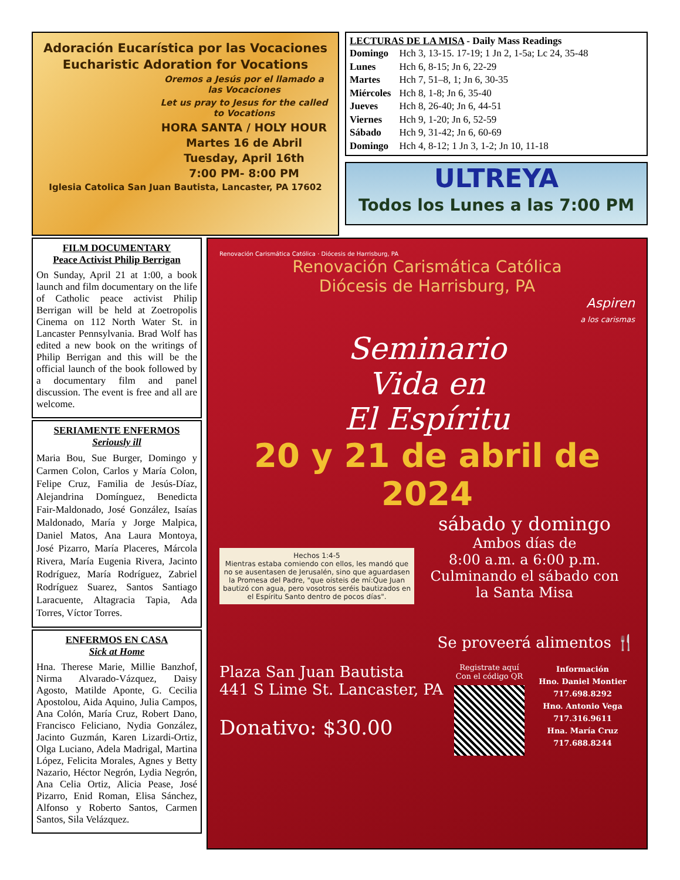Adoración Eucarística por las Vocaciones
Eucharistic Adoration for Vocations
Oremos a Jesús por el llamado a las Vocaciones
Let us pray to Jesus for the called to Vocations
HORA SANTA / HOLY HOUR
Martes 16 de Abril
Tuesday, April 16th
7:00 PM- 8:00 PM
Iglesia Catolica San Juan Bautista, Lancaster, PA 17602
LECTURAS DE LA MISA - Daily Mass Readings
| Domingo | Hch 3, 13-15. 17-19; 1 Jn 2, 1-5a; Lc 24, 35-48 |
| Lunes | Hch 6, 8-15; Jn 6, 22-29 |
| Martes | Hch 7, 51–8, 1; Jn 6, 30-35 |
| Miércoles | Hch 8, 1-8; Jn 6, 35-40 |
| Jueves | Hch 8, 26-40; Jn 6, 44-51 |
| Viernes | Hch 9, 1-20; Jn 6, 52-59 |
| Sábado | Hch 9, 31-42; Jn 6, 60-69 |
| Domingo | Hch 4, 8-12; 1 Jn 3, 1-2; Jn 10, 11-18 |
ULTREYA
Todos los Lunes a las 7:00 PM
FILM DOCUMENTARY
Peace Activist Philip Berrigan
On Sunday, April 21 at 1:00, a book launch and film documentary on the life of Catholic peace activist Philip Berrigan will be held at Zoetropolis Cinema on 112 North Water St. in Lancaster Pennsylvania. Brad Wolf has edited a new book on the writings of Philip Berrigan and this will be the official launch of the book followed by a documentary film and panel discussion. The event is free and all are welcome.
SERIAMENTE ENFERMOS
Seriously ill
Maria Bou, Sue Burger, Domingo y Carmen Colon, Carlos y María Colon, Felipe Cruz, Familia de Jesús-Díaz, Alejandrina Domínguez, Benedicta Fair-Maldonado, José González, Isaías Maldonado, María y Jorge Malpica, Daniel Matos, Ana Laura Montoya, José Pizarro, María Placeres, Márcola Rivera, María Eugenia Rivera, Jacinto Rodríguez, María Rodríguez, Zabriel Rodríguez Suarez, Santos Santiago Laracuente, Altagracia Tapia, Ada Torres, Víctor Torres.
ENFERMOS EN CASA
Sick at Home
Hna. Therese Marie, Millie Banzhof, Nirma Alvarado-Vázquez, Daisy Agosto, Matilde Aponte, G. Cecilia Apostolou, Aida Aquino, Julia Campos, Ana Colón, María Cruz, Robert Dano, Francisco Feliciano, Nydia González, Jacinto Guzmán, Karen Lizardi-Ortiz, Olga Luciano, Adela Madrigal, Martina López, Felicita Morales, Agnes y Betty Nazario, Héctor Negrón, Lydia Negrón, Ana Celia Ortiz, Alicia Pease, José Pizarro, Enid Roman, Elisa Sánchez, Alfonso y Roberto Santos, Carmen Santos, Sila Velázquez.
Renovación Carismática Católica · Diócesis de Harrisburg, PA
Renovación Carismática Católica
Diócesis de Harrisburg, PA
Aspiren
a los carismas
Seminario
Vida en
El Espíritu
20 y 21 de abril de 2024
Hechos 1:4-5
Mientras estaba comiendo con ellos, les mandó que no se ausentasen de Jerusalén, sino que aguardasen la Promesa del Padre, "que oísteis de mí:Que Juan bautizó con agua, pero vosotros seréis bautizados en el Espíritu Santo dentro de pocos días".
sábado y domingo
Ambos días de
8:00 a.m. a 6:00 p.m.
Culminando el sábado con
la Santa Misa
Se proveerá alimentos 🍴
Plaza San Juan Bautista
441 S Lime St. Lancaster, PA
Donativo: $30.00
Registrate aquí
Con el código QR
Información
Hno. Daniel Montier
717.698.8292
Hno. Antonio Vega
717.316.9611
Hna. María Cruz
717.688.8244